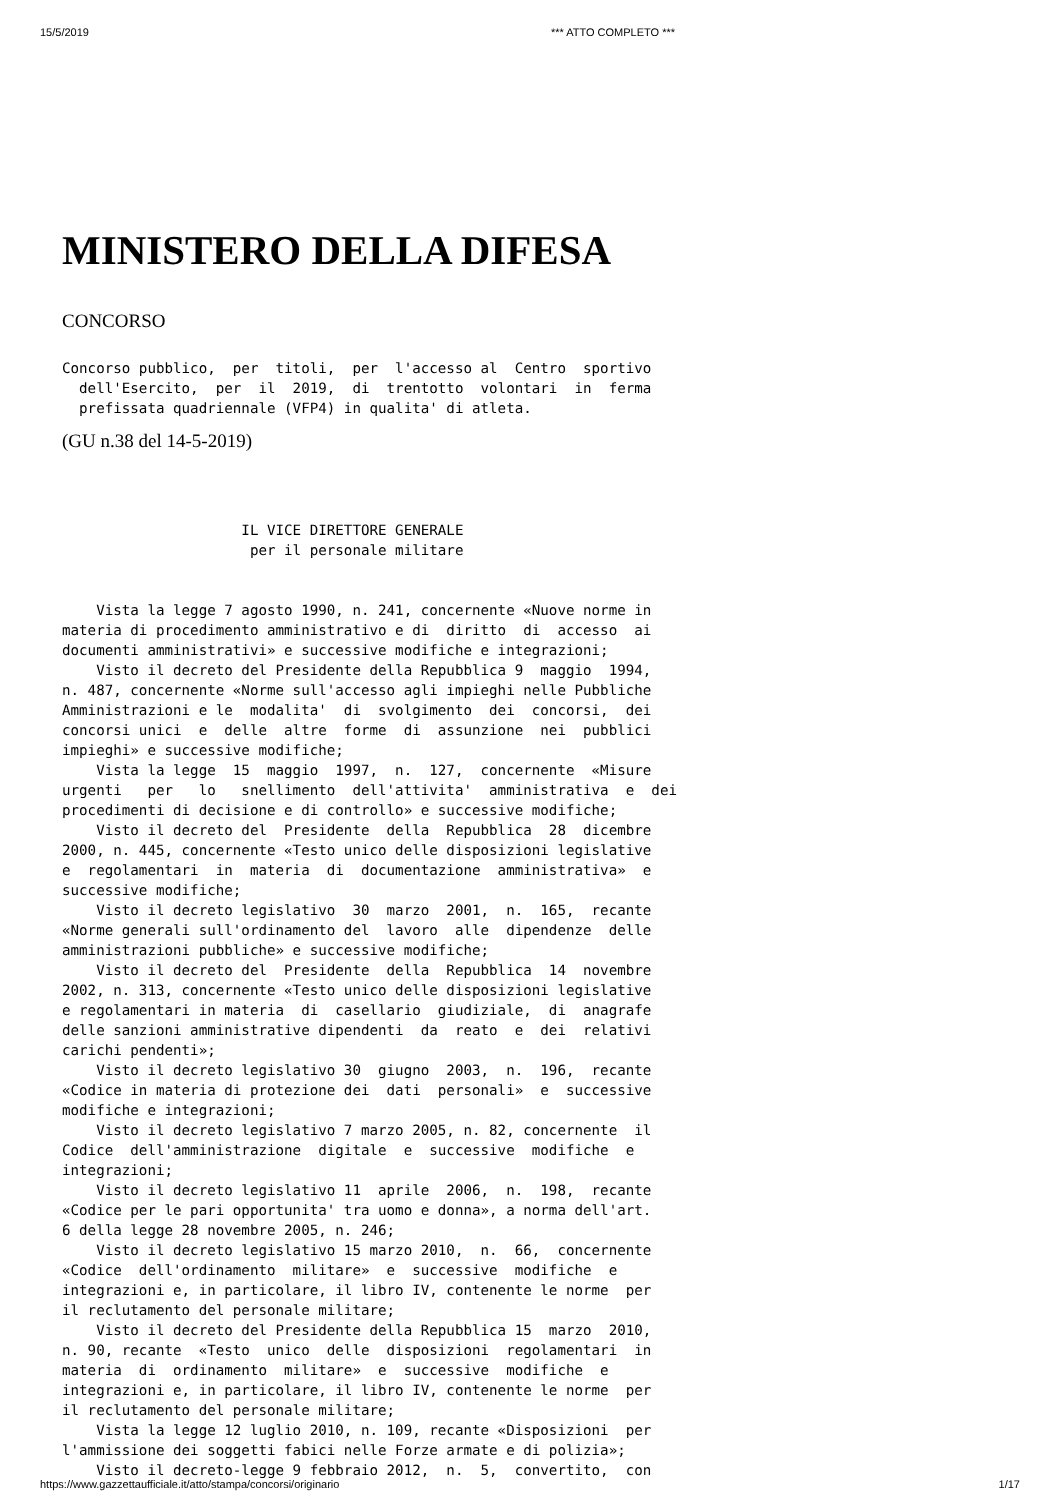15/5/2019 *** ATTO COMPLETO ***
MINISTERO DELLA DIFESA
CONCORSO
Concorso pubblico,  per  titoli,  per  l'accesso al  Centro  sportivo
  dell'Esercito,  per  il  2019,  di  trentotto  volontari  in  ferma
  prefissata quadriennale (VFP4) in qualita' di atleta.
(GU n.38 del 14-5-2019)
                     IL VICE DIRETTORE GENERALE
                      per il personale militare


    Vista la legge 7 agosto 1990, n. 241, concernente «Nuove norme in
materia di procedimento amministrativo e di  diritto  di  accesso  ai
documenti amministrativi» e successive modifiche e integrazioni;
    Visto il decreto del Presidente della Repubblica 9  maggio  1994,
n. 487, concernente «Norme sull'accesso agli impieghi nelle Pubbliche
Amministrazioni e le  modalita'  di  svolgimento  dei  concorsi,  dei
concorsi unici  e  delle  altre  forme  di  assunzione  nei  pubblici
impieghi» e successive modifiche;
    Vista la legge  15  maggio  1997,  n.  127,  concernente  «Misure
urgenti   per   lo   snellimento  dell'attivita'  amministrativa  e  dei
procedimenti di decisione e di controllo» e successive modifiche;
    Visto il decreto del  Presidente  della  Repubblica  28  dicembre
2000, n. 445, concernente «Testo unico delle disposizioni legislative
e  regolamentari  in  materia  di  documentazione  amministrativa»  e
successive modifiche;
    Visto il decreto legislativo  30  marzo  2001,  n.  165,  recante
«Norme generali sull'ordinamento del  lavoro  alle  dipendenze  delle
amministrazioni pubbliche» e successive modifiche;
    Visto il decreto del  Presidente  della  Repubblica  14  novembre
2002, n. 313, concernente «Testo unico delle disposizioni legislative
e regolamentari in materia  di  casellario  giudiziale,  di  anagrafe
delle sanzioni amministrative dipendenti  da  reato  e  dei  relativi
carichi pendenti»;
    Visto il decreto legislativo 30  giugno  2003,  n.  196,  recante
«Codice in materia di protezione dei  dati  personali»  e  successive
modifiche e integrazioni;
    Visto il decreto legislativo 7 marzo 2005, n. 82, concernente  il
Codice  dell'amministrazione  digitale  e  successive  modifiche  e
integrazioni;
    Visto il decreto legislativo 11  aprile  2006,  n.  198,  recante
«Codice per le pari opportunita' tra uomo e donna», a norma dell'art.
6 della legge 28 novembre 2005, n. 246;
    Visto il decreto legislativo 15 marzo 2010,  n.  66,  concernente
«Codice  dell'ordinamento  militare»  e  successive  modifiche  e
integrazioni e, in particolare, il libro IV, contenente le norme  per
il reclutamento del personale militare;
    Visto il decreto del Presidente della Repubblica 15  marzo  2010,
n. 90, recante  «Testo  unico  delle  disposizioni  regolamentari  in
materia  di  ordinamento  militare»  e  successive  modifiche  e
integrazioni e, in particolare, il libro IV, contenente le norme  per
il reclutamento del personale militare;
    Vista la legge 12 luglio 2010, n. 109, recante «Disposizioni  per
l'ammissione dei soggetti fabici nelle Forze armate e di polizia»;
    Visto il decreto-legge 9 febbraio 2012,  n.  5,  convertito,  con
https://www.gazzettaufficiale.it/atto/stampa/concorsi/originario 1/17